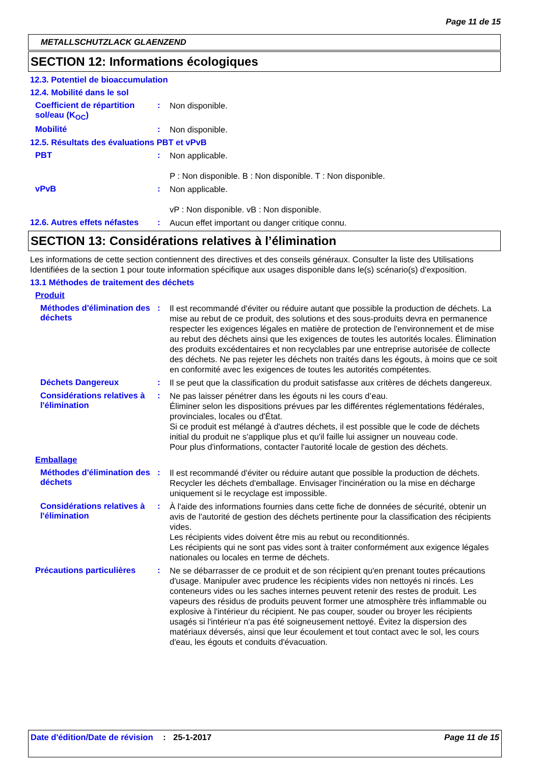Page 11 de 15
METALLSCHUTZLACK GLAENZEND
SECTION 12: Informations écologiques
12.3. Potentiel de bioaccumulation
12.4. Mobilité dans le sol
Coefficient de répartition sol/eau (K<sub>OC</sub>)
:
Non disponible.
Mobilité :
Non disponible.
12.5. Résultats des évaluations PBT et vPvB
PBT :
Non applicable.
P : Non disponible. B : Non disponible. T : Non disponible.
vPvB :
Non applicable.
vP : Non disponible. vB : Non disponible.
12.6. Autres effets néfastes
:
Aucun effet important ou danger critique connu.
SECTION 13: Considérations relatives à l’élimination
Les informations de cette section contiennent des directives et des conseils généraux. Consulter la liste des Utilisations Identifiées de la section 1 pour toute information spécifique aux usages disponible dans le(s) scénario(s) d'exposition.
13.1 Méthodes de traitement des déchets
Produit
Méthodes d'élimination des déchets
:
Il est recommandé d'éviter ou réduire autant que possible la production de déchets. La mise au rebut de ce produit, des solutions et des sous-produits devra en permanence respecter les exigences légales en matière de protection de l'environnement et de mise au rebut des déchets ainsi que les exigences de toutes les autorités locales. Élimination des produits excédentaires et non recyclables par une entreprise autorisée de collecte des déchets. Ne pas rejeter les déchets non traités dans les égouts, à moins que ce soit en conformité avec les exigences de toutes les autorités compétentes.
Déchets Dangereux :
Il se peut que la classification du produit satisfasse aux critères de déchets dangereux.
Considérations relatives à l'élimination
:
Ne pas laisser pénétrer dans les égouts ni les cours d’eau.
Éliminer selon les dispositions prévues par les différentes réglementations fédérales, provinciales, locales ou d'État.
Si ce produit est mélangé à d'autres déchets, il est possible que le code de déchets initial du produit ne s'applique plus et qu'il faille lui assigner un nouveau code.
Pour plus d'informations, contacter l'autorité locale de gestion des déchets.
Emballage
Méthodes d'élimination des déchets
:
Il est recommandé d'éviter ou réduire autant que possible la production de déchets. Recycler les déchets d'emballage. Envisager l'incinération ou la mise en décharge uniquement si le recyclage est impossible.
Considérations relatives à l'élimination
:
À l'aide des informations fournies dans cette fiche de données de sécurité, obtenir un avis de l'autorité de gestion des déchets pertinente pour la classification des récipients vides.
Les récipients vides doivent être mis au rebut ou reconditionnés.
Les récipients qui ne sont pas vides sont à traiter conformément aux exigence légales nationales ou locales en terme de déchets.
Précautions particulières
:
Ne se débarrasser de ce produit et de son récipient qu'en prenant toutes précautions d'usage. Manipuler avec prudence les récipients vides non nettoyés ni rincés. Les conteneurs vides ou les saches internes peuvent retenir des restes de produit. Les vapeurs des résidus de produits peuvent former une atmosphère très inflammable ou explosive à l'intérieur du récipient. Ne pas couper, souder ou broyer les récipients usagés si l'intérieur n'a pas été soigneusement nettoyé. Évitez la dispersion des matériaux déversés, ainsi que leur écoulement et tout contact avec le sol, les cours d'eau, les égouts et conduits d'évacuation.
Date d'édition/Date de révision
: 25-1-2017 Page 11 de 15